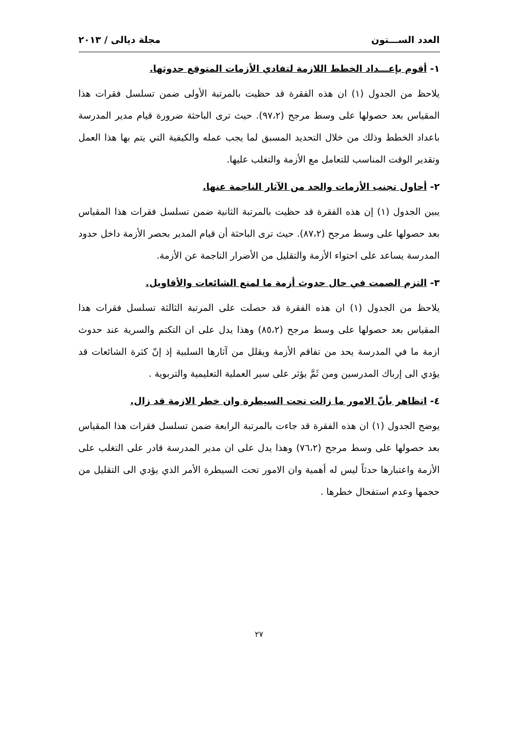العدد الســـتون مجلة ديالى / ٢٠١٣
١- أقوم بإعـــداد الخطط اللازمة لتفادي الأزمات المتوقع حدوثها.
يلاحظ من الجدول (١) ان هذه الفقرة قد حظيت بالمرتبة الأولى ضمن تسلسل فقرات هذا المقياس بعد حصولها على وسط مرجح (٩٧،٢). حيث ترى الباحثة ضرورة قيام مدير المدرسة باعداد الخطط وذلك من خلال التحديد المسبق لما يجب عمله والكيفية التي يتم بها هذا العمل وتقدير الوقت المناسب للتعامل مع الأزمة والتغلب عليها.
٢- أحاول تجنب الأزمات والحد من الآثار الناجمة عنها.
يبين الجدول (١) إن هذه الفقرة قد حظيت بالمرتبة الثانية ضمن تسلسل فقرات هذا المقياس بعد حصولها على وسط مرجح (٨٧،٢). حيث ترى الباحثة أن قيام المدير بحصر الأزمة داخل حدود المدرسة يساعد على احتواء الأزمة والتقليل من الأضرار الناجمة عن الأزمة.
٣- التزم الصمت في حال حدوث أزمة ما لمنع الشائعات والأقاويل.
يلاحظ من الجدول (١) ان هذه الفقرة قد حصلت على المرتبة الثالثة تسلسل فقرات هذا المقياس بعد حصولها على وسط مرجح (٨٥،٢) وهذا يدل على ان التكتم والسرية عند حدوث ازمة ما في المدرسة يحد من تفاقم الأزمة ويقلل من آثارها السلبية إذ إنّ كثرة الشائعات قد يؤدي الى إرباك المدرسين ومن ثَمَّ يؤثر على سير العملية التعليمية والتربوية .
٤- اتظاهر بأنّ الامور ما زالت تحت السيطرة وان خطر الازمة قد زال.
يوضح الجدول (١) ان هذه الفقرة قد جاءت بالمرتبة الرابعة ضمن تسلسل فقرات هذا المقياس بعد حصولها على وسط مرجح (٧٦،٢) وهذا يدل على ان مدير المدرسة قادر على التغلب على الأزمة واعتبارها حدثاً ليس له أهمية وان الامور تحت السيطرة الأمر الذي يؤدي الى التقليل من حجمها وعدم استفحال خطرها .
٢٧